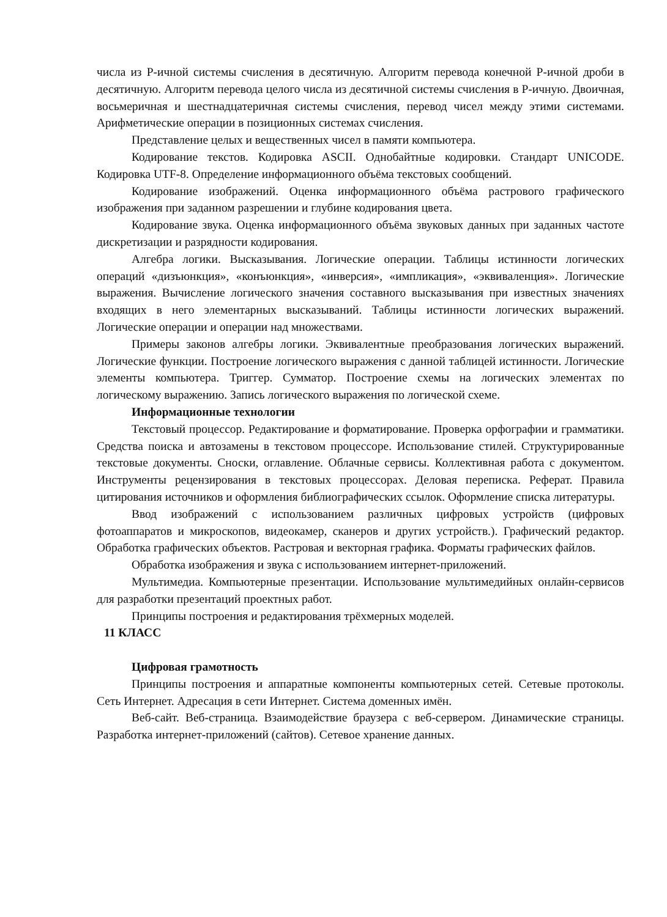числа из Р-ичной системы счисления в десятичную. Алгоритм перевода конечной Р-ичной дроби в десятичную. Алгоритм перевода целого числа из десятичной системы счисления в Р-ичную. Двоичная, восьмеричная и шестнадцатеричная системы счисления, перевод чисел между этими системами. Арифметические операции в позиционных системах счисления.
Представление целых и вещественных чисел в памяти компьютера.
Кодирование текстов. Кодировка ASCII. Однобайтные кодировки. Стандарт UNICODE. Кодировка UTF-8. Определение информационного объёма текстовых сообщений.
Кодирование изображений. Оценка информационного объёма растрового графического изображения при заданном разрешении и глубине кодирования цвета.
Кодирование звука. Оценка информационного объёма звуковых данных при заданных частоте дискретизации и разрядности кодирования.
Алгебра логики. Высказывания. Логические операции. Таблицы истинности логических операций «дизъюнкция», «конъюнкция», «инверсия», «импликация», «эквиваленция». Логические выражения. Вычисление логического значения составного высказывания при известных значениях входящих в него элементарных высказываний. Таблицы истинности логических выражений. Логические операции и операции над множествами.
Примеры законов алгебры логики. Эквивалентные преобразования логических выражений. Логические функции. Построение логического выражения с данной таблицей истинности. Логические элементы компьютера. Триггер. Сумматор. Построение схемы на логических элементах по логическому выражению. Запись логического выражения по логической схеме.
Информационные технологии
Текстовый процессор. Редактирование и форматирование. Проверка орфографии и грамматики. Средства поиска и автозамены в текстовом процессоре. Использование стилей. Структурированные текстовые документы. Сноски, оглавление. Облачные сервисы. Коллективная работа с документом. Инструменты рецензирования в текстовых процессорах. Деловая переписка. Реферат. Правила цитирования источников и оформления библиографических ссылок. Оформление списка литературы.
Ввод изображений с использованием различных цифровых устройств (цифровых фотоаппаратов и микроскопов, видеокамер, сканеров и других устройств.). Графический редактор. Обработка графических объектов. Растровая и векторная графика. Форматы графических файлов.
Обработка изображения и звука с использованием интернет-приложений.
Мультимедиа. Компьютерные презентации. Использование мультимедийных онлайн-сервисов для разработки презентаций проектных работ.
Принципы построения и редактирования трёхмерных моделей.
11 КЛАСС
Цифровая грамотность
Принципы построения и аппаратные компоненты компьютерных сетей. Сетевые протоколы. Сеть Интернет. Адресация в сети Интернет. Система доменных имён.
Веб-сайт. Веб-страница. Взаимодействие браузера с веб-сервером. Динамические страницы. Разработка интернет-приложений (сайтов). Сетевое хранение данных.